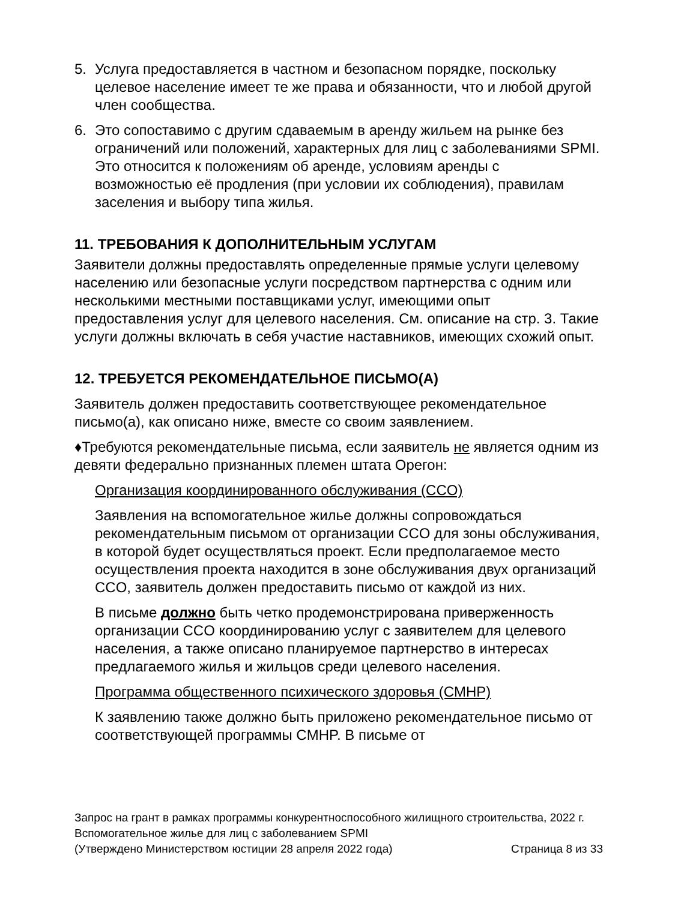5. Услуга предоставляется в частном и безопасном порядке, поскольку целевое население имеет те же права и обязанности, что и любой другой член сообщества.
6. Это сопоставимо с другим сдаваемым в аренду жильем на рынке без ограничений или положений, характерных для лиц с заболеваниями SPMI. Это относится к положениям об аренде, условиям аренды с возможностью её продления (при условии их соблюдения), правилам заселения и выбору типа жилья.
11. ТРЕБОВАНИЯ К ДОПОЛНИТЕЛЬНЫМ УСЛУГАМ
Заявители должны предоставлять определенные прямые услуги целевому населению или безопасные услуги посредством партнерства с одним или несколькими местными поставщиками услуг, имеющими опыт предоставления услуг для целевого населения. См. описание на стр. 3. Такие услуги должны включать в себя участие наставников, имеющих схожий опыт.
12. ТРЕБУЕТСЯ РЕКОМЕНДАТЕЛЬНОЕ ПИСЬМО(А)
Заявитель должен предоставить соответствующее рекомендательное письмо(а), как описано ниже, вместе со своим заявлением.
♦Требуются рекомендательные письма, если заявитель не является одним из девяти федерально признанных племен штата Орегон:
Организация координированного обслуживания (CCO)
Заявления на вспомогательное жилье должны сопровождаться рекомендательным письмом от организации CCO для зоны обслуживания, в которой будет осуществляться проект. Если предполагаемое место осуществления проекта находится в зоне обслуживания двух организаций CCO, заявитель должен предоставить письмо от каждой из них.
В письме должно быть четко продемонстрирована приверженность организации CCO координированию услуг с заявителем для целевого населения, а также описано планируемое партнерство в интересах предлагаемого жилья и жильцов среди целевого населения.
Программа общественного психического здоровья (CMHP)
К заявлению также должно быть приложено рекомендательное письмо от соответствующей программы CMHP. В письме от
Запрос на грант в рамках программы конкурентноспособного жилищного строительства, 2022 г.
Вспомогательное жилье для лиц с заболеванием SPMI
(Утверждено Министерством юстиции 28 апреля 2022 года) Страница 8 из 33